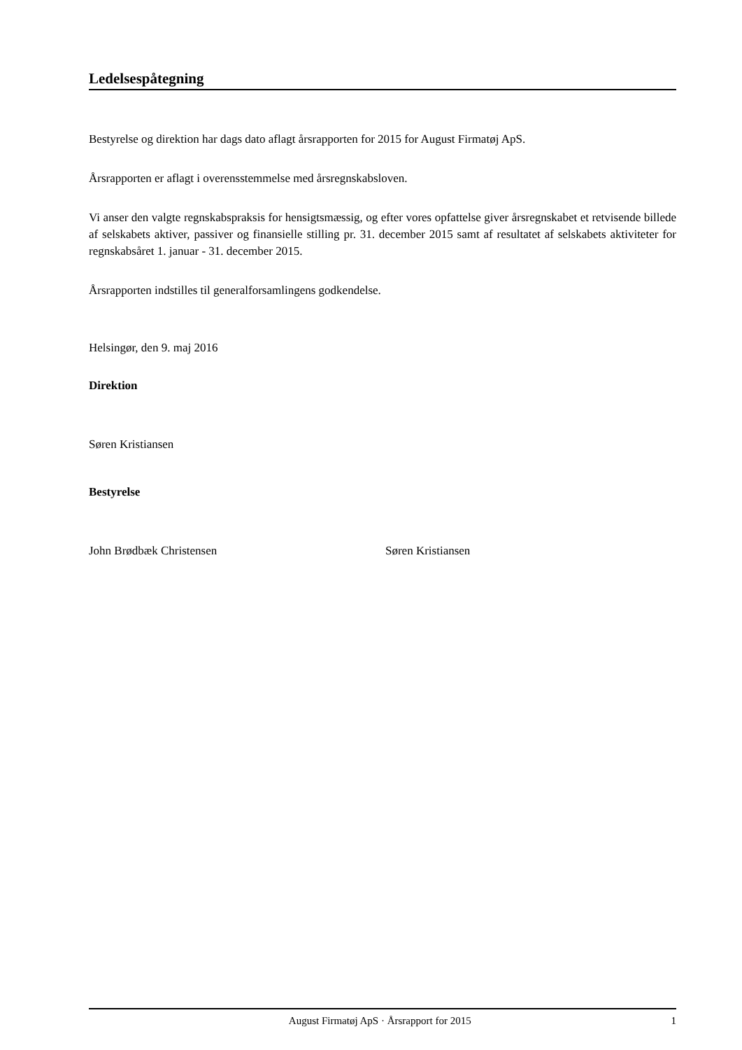Ledelsespåtegning
Bestyrelse og direktion har dags dato aflagt årsrapporten for 2015 for August Firmatøj ApS.
Årsrapporten er aflagt i overensstemmelse med årsregnskabsloven.
Vi anser den valgte regnskabspraksis for hensigtsmæssig, og efter vores opfattelse giver årsregnskabet et retvisende billede af selskabets aktiver, passiver og finansielle stilling pr. 31. december 2015 samt af resultatet af selskabets aktiviteter for regnskabsåret 1. januar - 31. december 2015.
Årsrapporten indstilles til generalforsamlingens godkendelse.
Helsingør, den 9. maj 2016
Direktion
Søren Kristiansen
Bestyrelse
John Brødbæk Christensen Søren Kristiansen
August Firmatøj ApS · Årsrapport for 2015 1